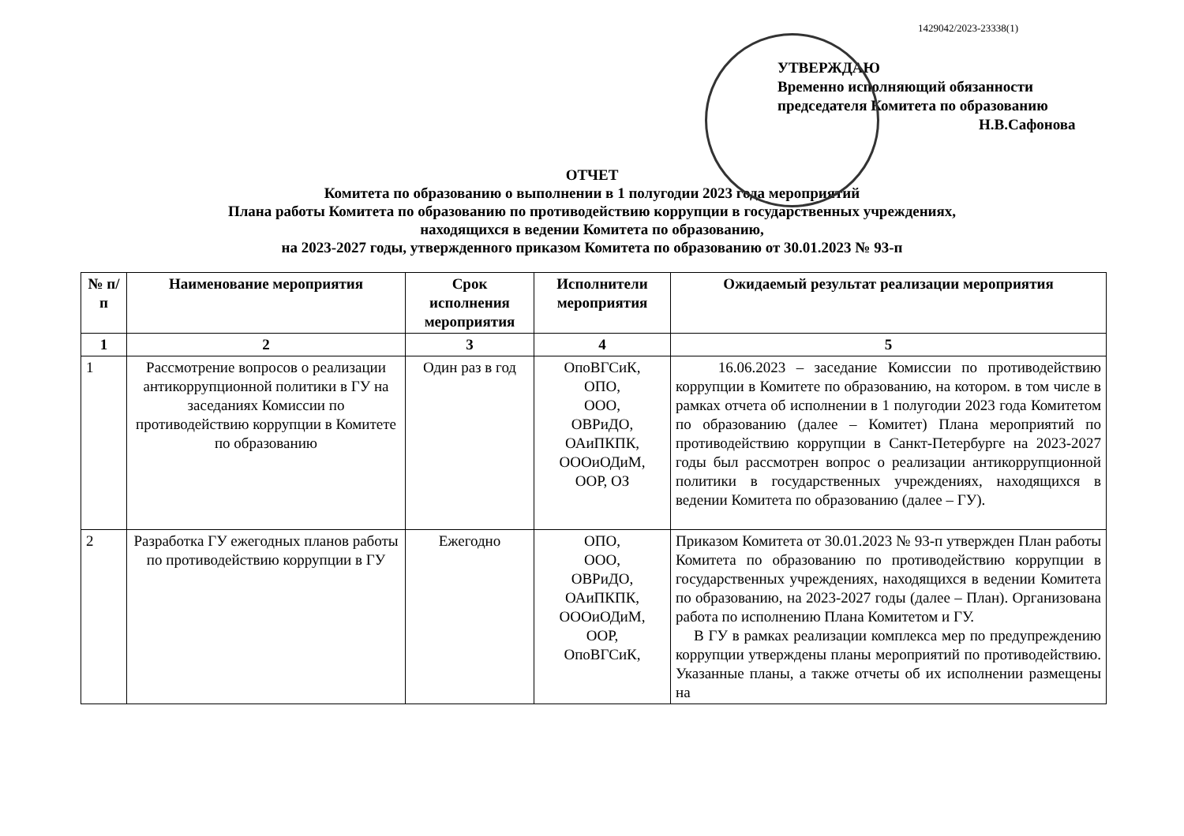1429042/2023-23338(1)
УТВЕРЖДАЮ
Временно исполняющий обязанности
председателя Комитета по образованию
Н.В.Сафонова
ОТЧЕТ
Комитета по образованию о выполнении в 1 полугодии 2023 года мероприятий
Плана работы Комитета по образованию по противодействию коррупции в государственных учреждениях,
находящихся в ведении Комитета по образованию,
на 2023-2027 годы, утвержденного приказом Комитета по образованию от 30.01.2023 № 93-п
| № п/п | Наименование мероприятия | Срок исполнения мероприятия | Исполнители мероприятия | Ожидаемый результат реализации мероприятия |
| --- | --- | --- | --- | --- |
| 1 | 2 | 3 | 4 | 5 |
| 1 | Рассмотрение вопросов о реализации антикоррупционной политики в ГУ на заседаниях Комиссии по противодействию коррупции в Комитете по образованию | Один раз в год | ОпоВГСиК, ОПО, ООО, ОВРиДО, ОАиПКПК, ОООиОДиМ, ООР, ОЗ | 16.06.2023 – заседание Комиссии по противодействию коррупции в Комитете по образованию, на котором. в том числе в рамках отчета об исполнении в 1 полугодии 2023 года Комитетом по образованию (далее – Комитет) Плана мероприятий по противодействию коррупции в Санкт-Петербурге на 2023-2027 годы был рассмотрен вопрос о реализации антикоррупционной политики в государственных учреждениях, находящихся в ведении Комитета по образованию (далее – ГУ). |
| 2 | Разработка ГУ ежегодных планов работы по противодействию коррупции в ГУ | Ежегодно | ОПО, ООО, ОВРиДО, ОАиПКПК, ОООиОДиМ, ООР, ОпоВГСиК, | Приказом Комитета от 30.01.2023 № 93-п утвержден План работы Комитета по образованию по противодействию коррупции в государственных учреждениях, находящихся в ведении Комитета по образованию, на 2023-2027 годы (далее – План). Организована работа по исполнению Плана Комитетом и ГУ. В ГУ в рамках реализации комплекса мер по предупреждению коррупции утверждены планы мероприятий по противодействию. Указанные планы, а также отчеты об их исполнении размещены на |